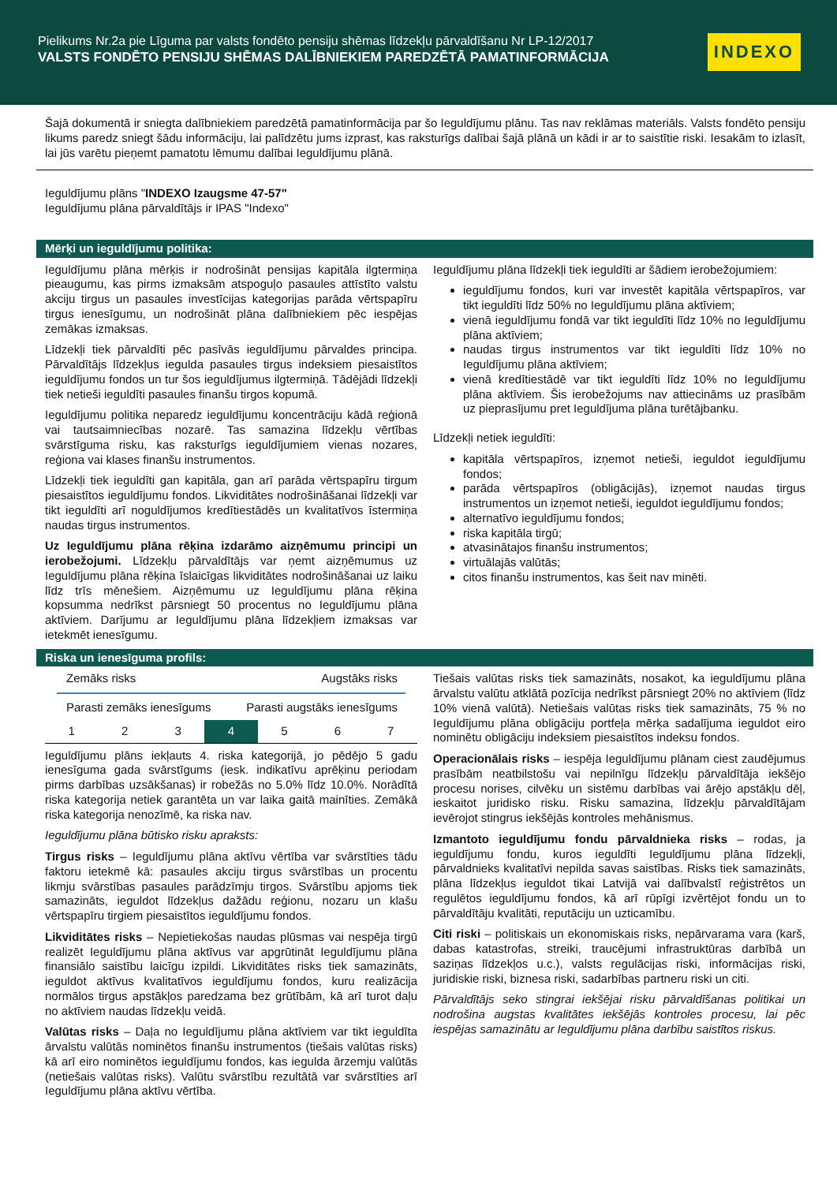Pielikums Nr.2a pie Līguma par valsts fondēto pensiju shēmas līdzekļu pārvaldīšanu Nr LP-12/2017
VALSTS FONDĒTO PENSIJU SHĒMAS DALĪBNIEKIEM PAREDZĒTĀ PAMATINFORMĀCIJA
INDEXO
Šajā dokumentā ir sniegta dalībniekiem paredzētā pamatinformācija par šo Ieguldījumu plānu. Tas nav reklāmas materiāls. Valsts fondēto pensiju likums paredz sniegt šādu informāciju, lai palīdzētu jums izprast, kas raksturīgs dalībai šajā plānā un kādi ir ar to saistītie riski. Iesakām to izlasīt, lai jūs varētu pieņemt pamatotu lēmumu dalībai Ieguldījumu plānā.
Ieguldījumu plāns "INDEXO Izaugsme 47-57"
Ieguldījumu plāna pārvaldītājs ir IPAS "Indexo"
Mērķi un ieguldījumu politika:
Ieguldījumu plāna mērķis ir nodrošināt pensijas kapitāla ilgtermiņa pieaugumu, kas pirms izmaksām atspoguļo pasaules attīstīto valstu akciju tirgus un pasaules investīcijas kategorijas parāda vērtspapīru tirgus ienesīgumu, un nodrošināt plāna dalībniekiem pēc iespējas zemākas izmaksas.
Līdzekļi tiek pārvaldīti pēc pasīvās ieguldījumu pārvaldes principa. Pārvaldītājs līdzekļus iegulda pasaules tirgus indeksiem piesaistītos ieguldījumu fondos un tur šos ieguldījumus ilgtermiņā. Tādējādi līdzekļi tiek netieši ieguldīti pasaules finanšu tirgos kopumā.
Ieguldījumu politika neparedz ieguldījumu koncentrāciju kādā reģionā vai tautsaimniecības nozarē. Tas samazina līdzekļu vērtības svārstīguma risku, kas raksturīgs ieguldījumiem vienas nozares, reģiona vai klases finanšu instrumentos.
Līdzekļi tiek ieguldīti gan kapitāla, gan arī parāda vērtspapīru tirgum piesaistītos ieguldījumu fondos. Likviditātes nodrošināšanai līdzekļi var tikt ieguldīti arī noguldījumos kredītiestādēs un kvalitatīvos īstermiņa naudas tirgus instrumentos.
Uz Ieguldījumu plāna rēķina izdarāmo aizņēmumu principi un ierobežojumi. Līdzekļu pārvaldītājs var ņemt aizņēmumus uz Ieguldījumu plāna rēķina īslaicīgas likviditātes nodrošināšanai uz laiku līdz trīs mēnešiem. Aizņēmumu uz Ieguldījumu plāna rēķina kopsumma nedrīkst pārsniegt 50 procentus no Ieguldījumu plāna aktīviem. Darījumu ar Ieguldījumu plāna līdzekļiem izmaksas var ietekmēt ienesīgumu.
Ieguldījumu plāna līdzekļi tiek ieguldīti ar šādiem ierobežojumiem:
ieguldījumu fondos, kuri var investēt kapitāla vērtspapīros, var tikt ieguldīti līdz 50% no Ieguldījumu plāna aktīviem;
vienā ieguldījumu fondā var tikt ieguldīti līdz 10% no Ieguldījumu plāna aktīviem;
naudas tirgus instrumentos var tikt ieguldīti līdz 10% no Ieguldījumu plāna aktīviem;
vienā kredītiestādē var tikt ieguldīti līdz 10% no Ieguldījumu plāna aktīviem. Šis ierobežojums nav attiecināms uz prasībām uz pieprasījumu pret Ieguldījuma plāna turētājbanku.
Līdzekļi netiek ieguldīti:
kapitāla vērtspapīros, izņemot netieši, ieguldot ieguldījumu fondos;
parāda vērtspapīros (obligācijās), izņemot naudas tirgus instrumentos un izņemot netieši, ieguldot ieguldījumu fondos;
alternatīvo ieguldījumu fondos;
riska kapitāla tirgū;
atvasinātajos finanšu instrumentos;
virtuālajās valūtās;
citos finanšu instrumentos, kas šeit nav minēti.
Riska un ienesīguma profils:
Zemāks risks Augstāks risks
Parasti zemāks ienesīgums Parasti augstāks ienesīgums
| 1 | 2 | 3 | 4 | 5 | 6 | 7 |
Ieguldījumu plāns iekļauts 4. riska kategorijā, jo pēdējo 5 gadu ienesīguma gada svārstīgums (iesk. indikatīvu aprēķinu periodam pirms darbības uzsākšanas) ir robežās no 5.0% līdz 10.0%. Norādītā riska kategorija netiek garantēta un var laika gaitā mainīties. Zemākā riska kategorija nenozīmē, ka riska nav.
Ieguldījumu plāna būtisko risku apraksts:
Tirgus risks – Ieguldījumu plāna aktīvu vērtība var svārstīties tādu faktoru ietekmē kā: pasaules akciju tirgus svārstības un procentu likmju svārstības pasaules parādzīmju tirgos. Svārstību apjoms tiek samazināts, ieguldot līdzekļus dažādu reģionu, nozaru un klašu vērtspapīru tirgiem piesaistītos ieguldījumu fondos.
Likviditātes risks – Nepietiekošas naudas plūsmas vai nespēja tirgū realizēt Ieguldījumu plāna aktīvus var apgrūtināt Ieguldījumu plāna finansiālo saistību laicīgu izpildi. Likviditātes risks tiek samazināts, ieguldot aktīvus kvalitatīvos ieguldījumu fondos, kuru realizācija normālos tirgus apstākļos paredzama bez grūtībām, kā arī turot daļu no aktīviem naudas līdzekļu veidā.
Valūtas risks – Daļa no Ieguldījumu plāna aktīviem var tikt ieguldīta ārvalstu valūtās nominētos finanšu instrumentos (tiešais valūtas risks) kā arī eiro nominētos ieguldījumu fondos, kas iegulda ārzemju valūtās (netiešais valūtas risks). Valūtu svārstību rezultātā var svārstīties arī Ieguldījumu plāna aktīvu vērtība.
Tiešais valūtas risks tiek samazināts, nosakot, ka ieguldījumu plāna ārvalstu valūtu atklātā pozīcija nedrīkst pārsniegt 20% no aktīviem (līdz 10% vienā valūtā). Netiešais valūtas risks tiek samazināts, 75 % no Ieguldījumu plāna obligāciju portfeļa mērķa sadalījuma ieguldot eiro nominētu obligāciju indeksiem piesaistītos indeksu fondos.
Operacionālais risks – iespēja Ieguldījumu plānam ciest zaudējumus prasībām neatbilstošu vai nepilnīgu līdzekļu pārvaldītāja iekšējo procesu norises, cilvēku un sistēmu darbības vai ārējo apstākļu dēļ, ieskaitot juridisko risku. Risku samazina, līdzekļu pārvaldītājam ievērojot stingrus iekšējās kontroles mehānismus.
Izmantoto ieguldījumu fondu pārvaldnieka risks – rodas, ja ieguldījumu fondu, kuros ieguldīti Ieguldījumu plāna līdzekļi, pārvaldnieks kvalitatīvi nepilda savas saistības. Risks tiek samazināts, plāna līdzekļus ieguldot tikai Latvijā vai dalībvalstī reģistrētos un regulētos ieguldījumu fondos, kā arī rūpīgi izvērtējot fondu un to pārvaldītāju kvalitāti, reputāciju un uzticamību.
Citi riski – politiskais un ekonomiskais risks, nepārvarama vara (karš, dabas katastrofas, streiki, traucējumi infrastruktūras darbībā un saziņas līdzekļos u.c.), valsts regulācijas riski, informācijas riski, juridiskie riski, biznesa riski, sadarbības partneru riski un citi.
Pārvaldītājs seko stingrai iekšējai risku pārvaldīšanas politikai un nodrošina augstas kvalitātes iekšējās kontroles procesu, lai pēc iespējas samazinātu ar Ieguldījumu plāna darbību saistītos riskus.